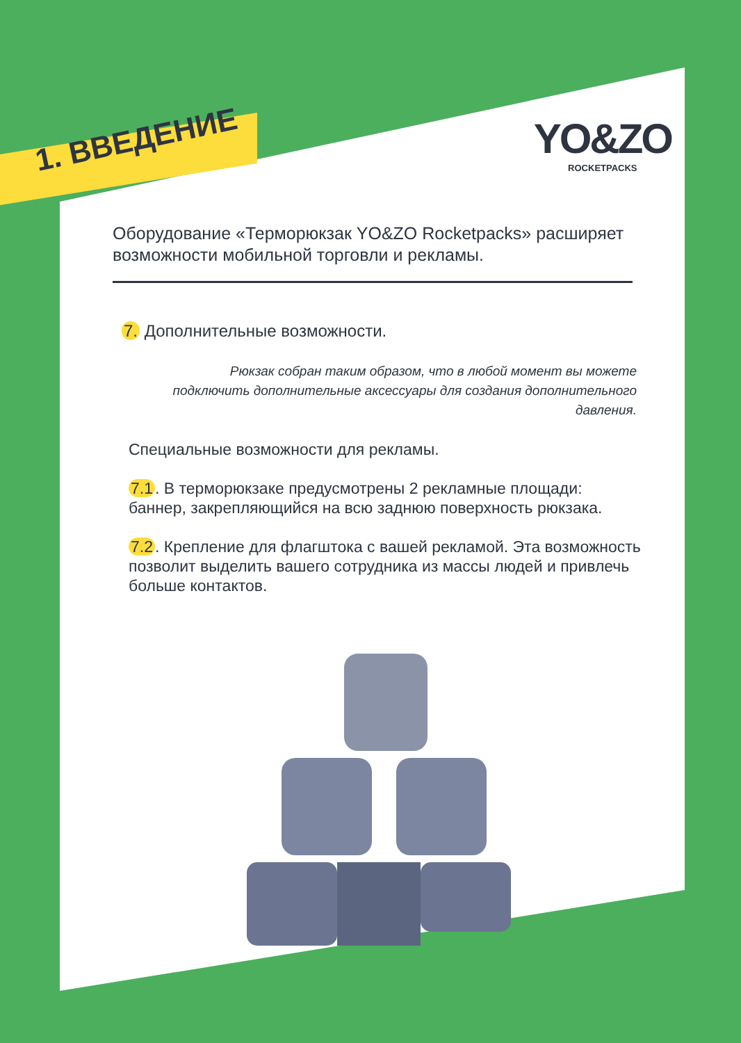1. ВВЕДЕНИЕ
YO&ZO
ROCKETPACKS
Оборудование «Терморюкзак YO&ZO Rocketpacks» расширяет возможности мобильной торговли и рекламы.
7. Дополнительные возможности.
Рюкзак собран таким образом, что в любой момент вы можете подключить дополнительные аксессуары для создания дополнительного давления.
Специальные возможности для рекламы.
7.1. В терморюкзаке предусмотрены 2 рекламные площади: баннер, закрепляющийся на всю заднюю поверхность рюкзака.
7.2. Крепление для флагштока с вашей рекламой. Эта возможность позволит выделить вашего сотрудника из массы людей и привлечь больше контактов.